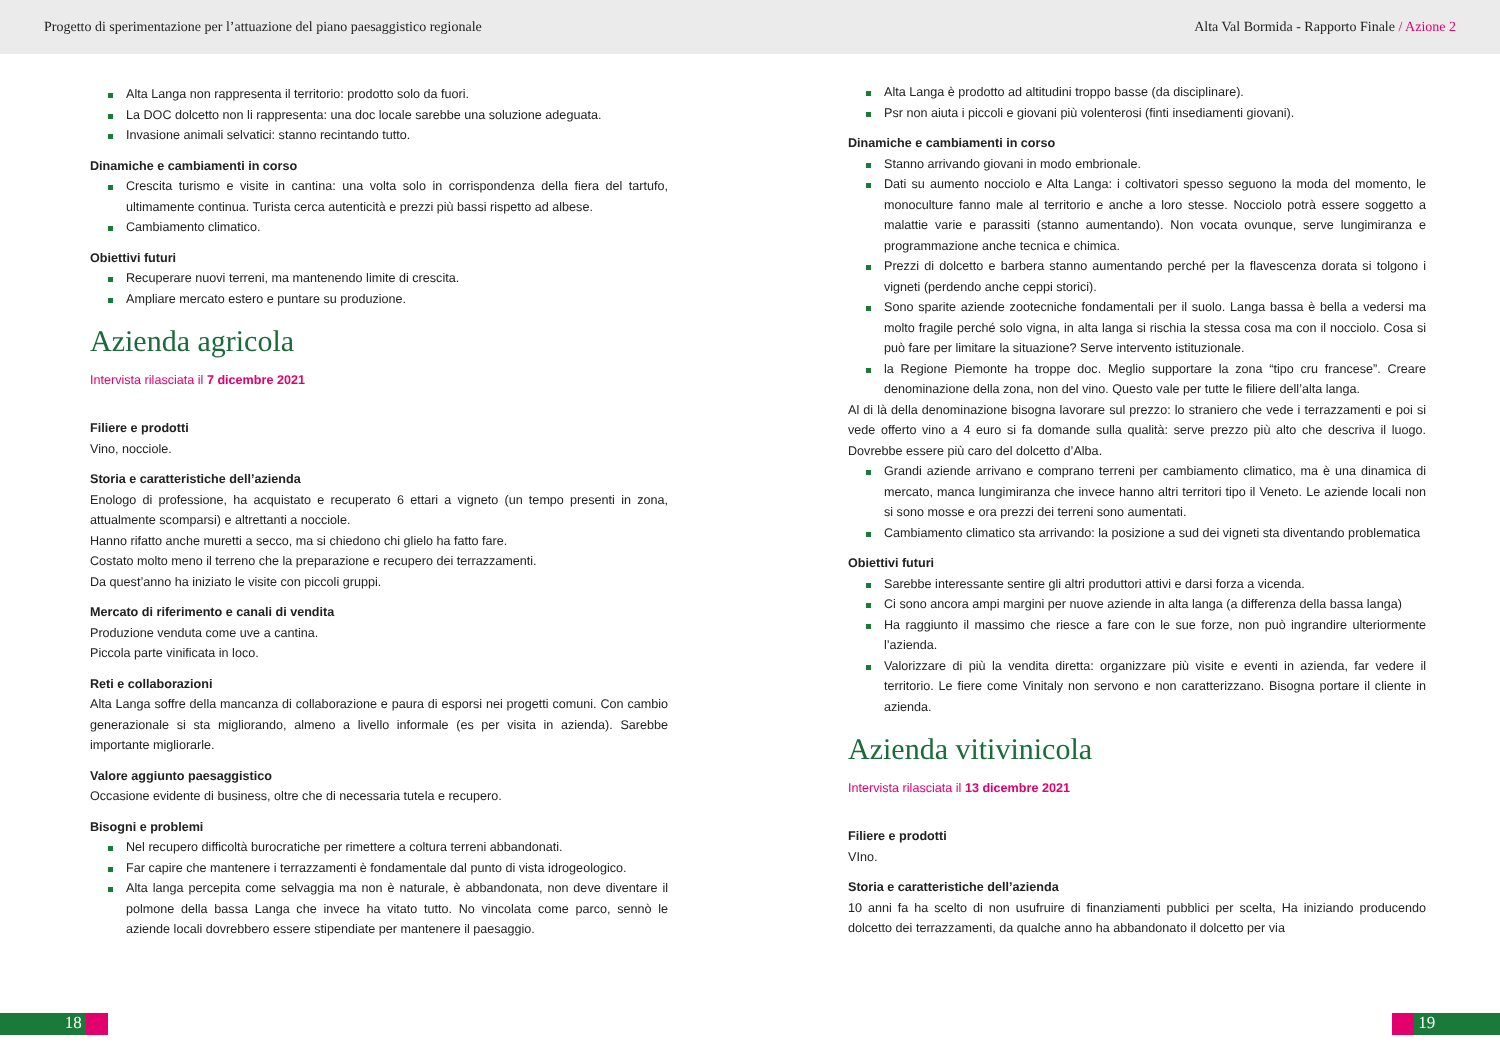Progetto di sperimentazione per l’attuazione del piano paesaggistico regionale Alta Val Bormida - Rapporto Finale / Azione 2
Alta Langa non rappresenta il territorio: prodotto solo da fuori.
La DOC dolcetto non li rappresenta: una doc locale sarebbe una soluzione adeguata.
Invasione animali selvatici: stanno recintando tutto.
Dinamiche e cambiamenti in corso
Crescita turismo e visite in cantina: una volta solo in corrispondenza della fiera del tartufo, ultimamente continua. Turista cerca autenticità e prezzi più bassi rispetto ad albese.
Cambiamento climatico.
Obiettivi futuri
Recuperare nuovi terreni, ma mantenendo limite di crescita.
Ampliare mercato estero e puntare su produzione.
Azienda agricola
Intervista rilasciata il 7 dicembre 2021
Filiere e prodotti
Vino, nocciole.
Storia e caratteristiche dell’azienda
Enologo di professione, ha acquistato e recuperato 6 ettari a vigneto (un tempo presenti in zona, attualmente scomparsi) e altrettanti a nocciole.
Hanno rifatto anche muretti a secco, ma si chiedono chi glielo ha fatto fare.
Costato molto meno il terreno che la preparazione e recupero dei terrazzamenti.
Da quest’anno ha iniziato le visite con piccoli gruppi.
Mercato di riferimento e canali di vendita
Produzione venduta come uve a cantina.
Piccola parte vinificata in loco.
Reti e collaborazioni
Alta Langa soffre della mancanza di collaborazione e paura di esporsi nei progetti comuni. Con cambio generazionale si sta migliorando, almeno a livello informale (es per visita in azienda). Sarebbe importante migliorarle.
Valore aggiunto paesaggistico
Occasione evidente di business, oltre che di necessaria tutela e recupero.
Bisogni e problemi
Nel recupero difficoltà burocratiche per rimettere a coltura terreni abbandonati.
Far capire che mantenere i terrazzamenti è fondamentale dal punto di vista idrogeologico.
Alta langa percepita come selvaggia ma non è naturale, è abbandonata, non deve diventare il polmone della bassa Langa che invece ha vitato tutto. No vincolata come parco, sennò le aziende locali dovrebbero essere stipendiate per mantenere il paesaggio.
Alta Langa è prodotto ad altitudini troppo basse (da disciplinare).
Psr non aiuta i piccoli e giovani più volenterosi (finti insediamenti giovani).
Dinamiche e cambiamenti in corso
Stanno arrivando giovani in modo embrionale.
Dati su aumento nocciolo e Alta Langa: i coltivatori spesso seguono la moda del momento, le monoculture fanno male al territorio e anche a loro stesse. Nocciolo potrà essere soggetto a malattie varie e parassiti (stanno aumentando). Non vocata ovunque, serve lungimiranza e programmazione anche tecnica e chimica.
Prezzi di dolcetto e barbera stanno aumentando perché per la flavescenza dorata si tolgono i vigneti (perdendo anche ceppi storici).
Sono sparite aziende zootecniche fondamentali per il suolo. Langa bassa è bella a vedersi ma molto fragile perché solo vigna, in alta langa si rischia la stessa cosa ma con il nocciolo. Cosa si può fare per limitare la situazione? Serve intervento istituzionale.
la Regione Piemonte ha troppe doc. Meglio supportare la zona “tipo cru francese”. Creare denominazione della zona, non del vino. Questo vale per tutte le filiere dell’alta langa.
Al di là della denominazione bisogna lavorare sul prezzo: lo straniero che vede i terrazzamenti e poi si vede offerto vino a 4 euro si fa domande sulla qualità: serve prezzo più alto che descriva il luogo. Dovrebbe essere più caro del dolcetto d’Alba.
Grandi aziende arrivano e comprano terreni per cambiamento climatico, ma è una dinamica di mercato, manca lungimiranza che invece hanno altri territori tipo il Veneto. Le aziende locali non si sono mosse e ora prezzi dei terreni sono aumentati.
Cambiamento climatico sta arrivando: la posizione a sud dei vigneti sta diventando problematica
Obiettivi futuri
Sarebbe interessante sentire gli altri produttori attivi e darsi forza a vicenda.
Ci sono ancora ampi margini per nuove aziende in alta langa (a differenza della bassa langa)
Ha raggiunto il massimo che riesce a fare con le sue forze, non può ingrandire ulteriormente l’azienda.
Valorizzare di più la vendita diretta: organizzare più visite e eventi in azienda, far vedere il territorio. Le fiere come Vinitaly non servono e non caratterizzano. Bisogna portare il cliente in azienda.
Azienda vitivinicola
Intervista rilasciata il 13 dicembre 2021
Filiere e prodotti
VIno.
Storia e caratteristiche dell’azienda
10 anni fa ha scelto di non usufruire di finanziamenti pubblici per scelta, Ha iniziando producendo dolcetto dei terrazzamenti, da qualche anno ha abbandonato il dolcetto per via
18 19